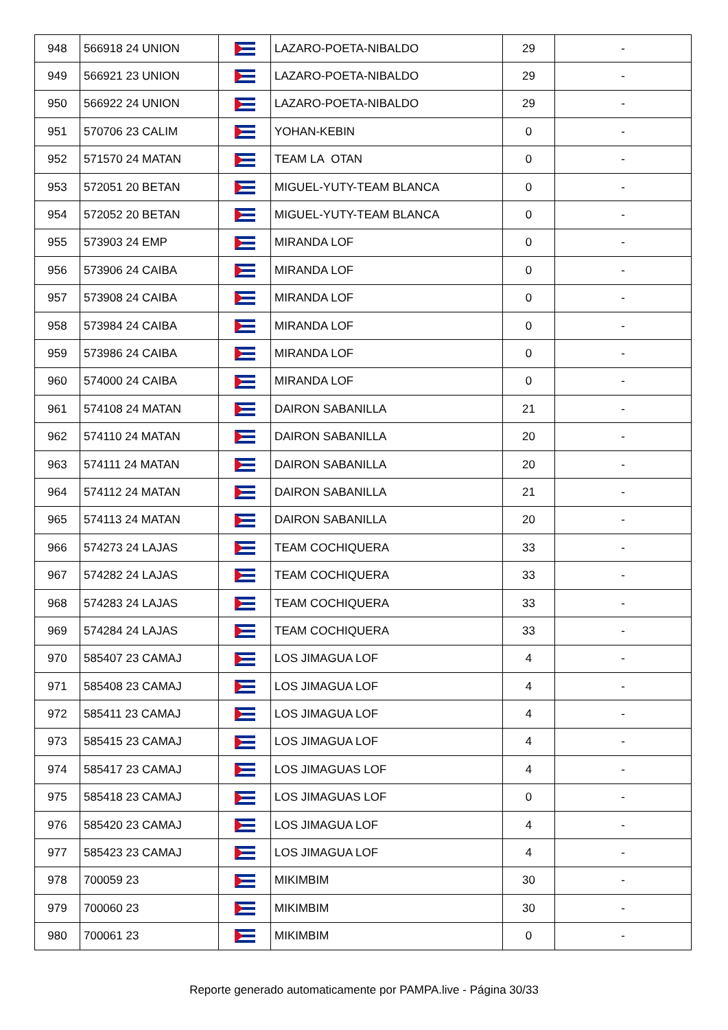| 948 | 566918 24 UNION | | LAZARO-POETA-NIBALDO | 29 | - |
| 949 | 566921 23 UNION | | LAZARO-POETA-NIBALDO | 29 | - |
| 950 | 566922 24 UNION | | LAZARO-POETA-NIBALDO | 29 | - |
| 951 | 570706 23 CALIM | | YOHAN-KEBIN | 0 | - |
| 952 | 571570 24 MATAN | | TEAM LA OTAN | 0 | - |
| 953 | 572051 20 BETAN | | MIGUEL-YUTY-TEAM BLANCA | 0 | - |
| 954 | 572052 20 BETAN | | MIGUEL-YUTY-TEAM BLANCA | 0 | - |
| 955 | 573903 24 EMP | | MIRANDA LOF | 0 | - |
| 956 | 573906 24 CAIBA | | MIRANDA LOF | 0 | - |
| 957 | 573908 24 CAIBA | | MIRANDA LOF | 0 | - |
| 958 | 573984 24 CAIBA | | MIRANDA LOF | 0 | - |
| 959 | 573986 24 CAIBA | | MIRANDA LOF | 0 | - |
| 960 | 574000 24 CAIBA | | MIRANDA LOF | 0 | - |
| 961 | 574108 24 MATAN | | DAIRON SABANILLA | 21 | - |
| 962 | 574110 24 MATAN | | DAIRON SABANILLA | 20 | - |
| 963 | 574111 24 MATAN | | DAIRON SABANILLA | 20 | - |
| 964 | 574112 24 MATAN | | DAIRON SABANILLA | 21 | - |
| 965 | 574113 24 MATAN | | DAIRON SABANILLA | 20 | - |
| 966 | 574273 24 LAJAS | | TEAM COCHIQUERA | 33 | - |
| 967 | 574282 24 LAJAS | | TEAM COCHIQUERA | 33 | - |
| 968 | 574283 24 LAJAS | | TEAM COCHIQUERA | 33 | - |
| 969 | 574284 24 LAJAS | | TEAM COCHIQUERA | 33 | - |
| 970 | 585407 23 CAMAJ | | LOS JIMAGUA LOF | 4 | - |
| 971 | 585408 23 CAMAJ | | LOS JIMAGUA LOF | 4 | - |
| 972 | 585411 23 CAMAJ | | LOS JIMAGUA LOF | 4 | - |
| 973 | 585415 23 CAMAJ | | LOS JIMAGUA LOF | 4 | - |
| 974 | 585417 23 CAMAJ | | LOS JIMAGUAS LOF | 4 | - |
| 975 | 585418 23 CAMAJ | | LOS JIMAGUAS LOF | 0 | - |
| 976 | 585420 23 CAMAJ | | LOS JIMAGUA LOF | 4 | - |
| 977 | 585423 23 CAMAJ | | LOS JIMAGUA LOF | 4 | - |
| 978 | 700059 23 | | MIKIMBIM | 30 | - |
| 979 | 700060 23 | | MIKIMBIM | 30 | - |
| 980 | 700061 23 | | MIKIMBIM | 0 | - |
Reporte generado automaticamente por PAMPA.live - Página 30/33